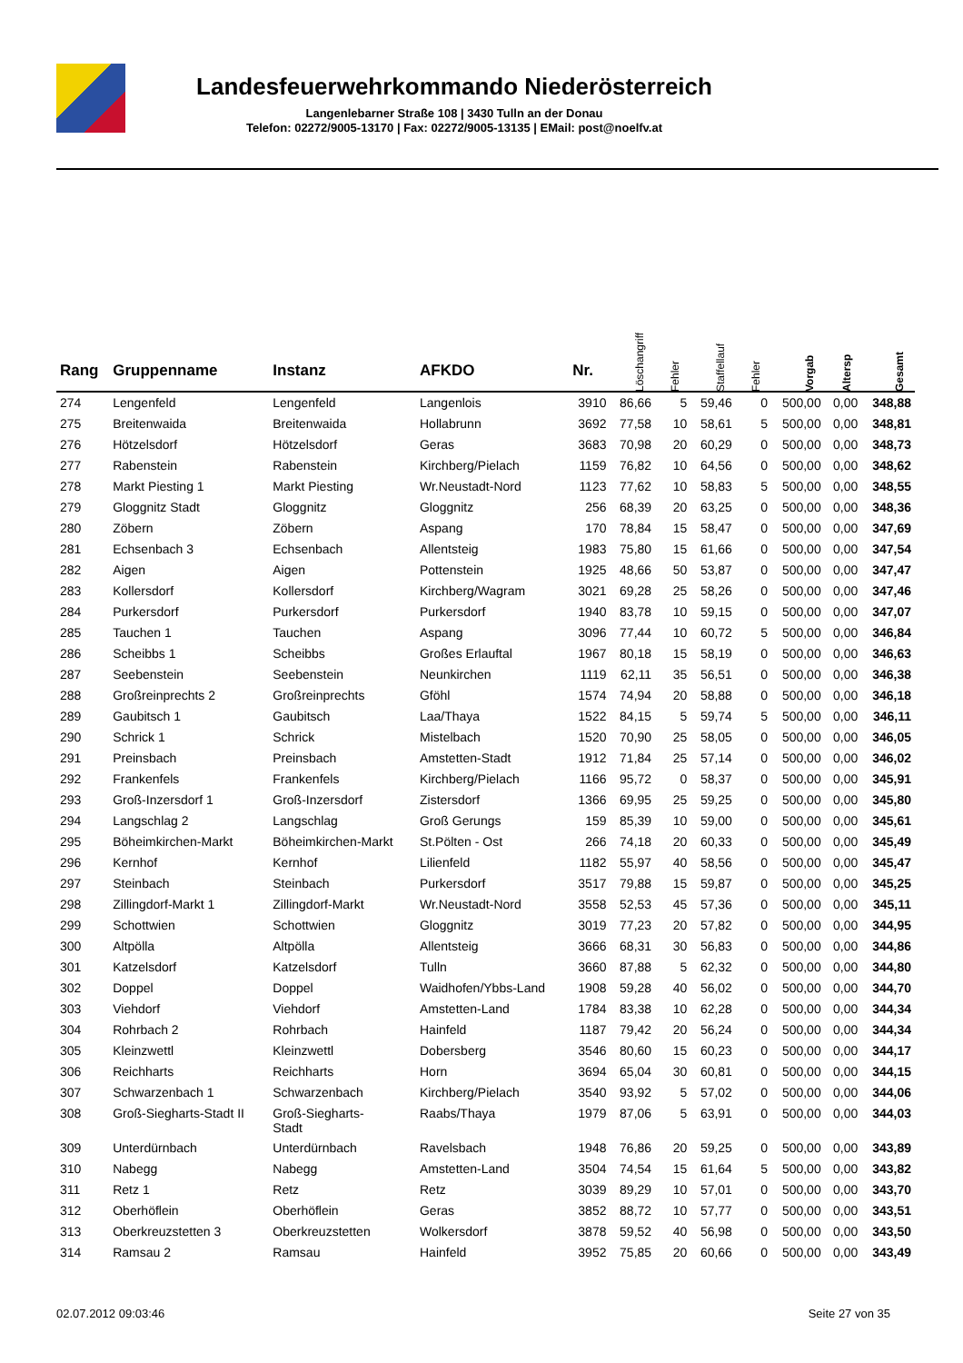Landesfeuerwehrkommando Niederösterreich
Langenlebarner Straße 108 | 3430 Tulln an der Donau
Telefon: 02272/9005-13170 | Fax: 02272/9005-13135 | EMail: post@noelfv.at
| Rang | Gruppenname | Instanz | AFKDO | Nr. | Löschangriff | Fehler | Staffellauf | Fehler | Vorgab | Altersp | Gesamt |
| --- | --- | --- | --- | --- | --- | --- | --- | --- | --- | --- | --- |
| 274 | Lengenfeld | Lengenfeld | Langenlois | 3910 | 86,66 | 5 | 59,46 | 0 | 500,00 | 0,00 | 348,88 |
| 275 | Breitenwaida | Breitenwaida | Hollabrunn | 3692 | 77,58 | 10 | 58,61 | 5 | 500,00 | 0,00 | 348,81 |
| 276 | Hötzelsdorf | Hötzelsdorf | Geras | 3683 | 70,98 | 20 | 60,29 | 0 | 500,00 | 0,00 | 348,73 |
| 277 | Rabenstein | Rabenstein | Kirchberg/Pielach | 1159 | 76,82 | 10 | 64,56 | 0 | 500,00 | 0,00 | 348,62 |
| 278 | Markt Piesting 1 | Markt Piesting | Wr.Neustadt-Nord | 1123 | 77,62 | 10 | 58,83 | 5 | 500,00 | 0,00 | 348,55 |
| 279 | Gloggnitz Stadt | Gloggnitz | Gloggnitz | 256 | 68,39 | 20 | 63,25 | 0 | 500,00 | 0,00 | 348,36 |
| 280 | Zöbern | Zöbern | Aspang | 170 | 78,84 | 15 | 58,47 | 0 | 500,00 | 0,00 | 347,69 |
| 281 | Echsenbach 3 | Echsenbach | Allentsteig | 1983 | 75,80 | 15 | 61,66 | 0 | 500,00 | 0,00 | 347,54 |
| 282 | Aigen | Aigen | Pottenstein | 1925 | 48,66 | 50 | 53,87 | 0 | 500,00 | 0,00 | 347,47 |
| 283 | Kollersdorf | Kollersdorf | Kirchberg/Wagram | 3021 | 69,28 | 25 | 58,26 | 0 | 500,00 | 0,00 | 347,46 |
| 284 | Purkersdorf | Purkersdorf | Purkersdorf | 1940 | 83,78 | 10 | 59,15 | 0 | 500,00 | 0,00 | 347,07 |
| 285 | Tauchen 1 | Tauchen | Aspang | 3096 | 77,44 | 10 | 60,72 | 5 | 500,00 | 0,00 | 346,84 |
| 286 | Scheibbs 1 | Scheibbs | Großes Erlauftal | 1967 | 80,18 | 15 | 58,19 | 0 | 500,00 | 0,00 | 346,63 |
| 287 | Seebenstein | Seebenstein | Neunkirchen | 1119 | 62,11 | 35 | 56,51 | 0 | 500,00 | 0,00 | 346,38 |
| 288 | Großreinprechts 2 | Großreinprechts | Gföhl | 1574 | 74,94 | 20 | 58,88 | 0 | 500,00 | 0,00 | 346,18 |
| 289 | Gaubitsch 1 | Gaubitsch | Laa/Thaya | 1522 | 84,15 | 5 | 59,74 | 5 | 500,00 | 0,00 | 346,11 |
| 290 | Schrick 1 | Schrick | Mistelbach | 1520 | 70,90 | 25 | 58,05 | 0 | 500,00 | 0,00 | 346,05 |
| 291 | Preinsbach | Preinsbach | Amstetten-Stadt | 1912 | 71,84 | 25 | 57,14 | 0 | 500,00 | 0,00 | 346,02 |
| 292 | Frankenfels | Frankenfels | Kirchberg/Pielach | 1166 | 95,72 | 0 | 58,37 | 0 | 500,00 | 0,00 | 345,91 |
| 293 | Groß-Inzersdorf 1 | Groß-Inzersdorf | Zistersdorf | 1366 | 69,95 | 25 | 59,25 | 0 | 500,00 | 0,00 | 345,80 |
| 294 | Langschlag 2 | Langschlag | Groß Gerungs | 159 | 85,39 | 10 | 59,00 | 0 | 500,00 | 0,00 | 345,61 |
| 295 | Böheimkirchen-Markt | Böheimkirchen-Markt | St.Pölten - Ost | 266 | 74,18 | 20 | 60,33 | 0 | 500,00 | 0,00 | 345,49 |
| 296 | Kernhof | Kernhof | Lilienfeld | 1182 | 55,97 | 40 | 58,56 | 0 | 500,00 | 0,00 | 345,47 |
| 297 | Steinbach | Steinbach | Purkersdorf | 3517 | 79,88 | 15 | 59,87 | 0 | 500,00 | 0,00 | 345,25 |
| 298 | Zillingdorf-Markt 1 | Zillingdorf-Markt | Wr.Neustadt-Nord | 3558 | 52,53 | 45 | 57,36 | 0 | 500,00 | 0,00 | 345,11 |
| 299 | Schottwien | Schottwien | Gloggnitz | 3019 | 77,23 | 20 | 57,82 | 0 | 500,00 | 0,00 | 344,95 |
| 300 | Altpölla | Altpölla | Allentsteig | 3666 | 68,31 | 30 | 56,83 | 0 | 500,00 | 0,00 | 344,86 |
| 301 | Katzelsdorf | Katzelsdorf | Tulln | 3660 | 87,88 | 5 | 62,32 | 0 | 500,00 | 0,00 | 344,80 |
| 302 | Doppel | Doppel | Waidhofen/Ybbs-Land | 1908 | 59,28 | 40 | 56,02 | 0 | 500,00 | 0,00 | 344,70 |
| 303 | Viehdorf | Viehdorf | Amstetten-Land | 1784 | 83,38 | 10 | 62,28 | 0 | 500,00 | 0,00 | 344,34 |
| 304 | Rohrbach 2 | Rohrbach | Hainfeld | 1187 | 79,42 | 20 | 56,24 | 0 | 500,00 | 0,00 | 344,34 |
| 305 | Kleinzwettl | Kleinzwettl | Dobersberg | 3546 | 80,60 | 15 | 60,23 | 0 | 500,00 | 0,00 | 344,17 |
| 306 | Reichharts | Reichharts | Horn | 3694 | 65,04 | 30 | 60,81 | 0 | 500,00 | 0,00 | 344,15 |
| 307 | Schwarzenbach 1 | Schwarzenbach | Kirchberg/Pielach | 3540 | 93,92 | 5 | 57,02 | 0 | 500,00 | 0,00 | 344,06 |
| 308 | Groß-Siegharts-Stadt II | Groß-Siegharts- Stadt | Raabs/Thaya | 1979 | 87,06 | 5 | 63,91 | 0 | 500,00 | 0,00 | 344,03 |
| 309 | Unterdürnbach | Unterdürnbach | Ravelsbach | 1948 | 76,86 | 20 | 59,25 | 0 | 500,00 | 0,00 | 343,89 |
| 310 | Nabegg | Nabegg | Amstetten-Land | 3504 | 74,54 | 15 | 61,64 | 5 | 500,00 | 0,00 | 343,82 |
| 311 | Retz 1 | Retz | Retz | 3039 | 89,29 | 10 | 57,01 | 0 | 500,00 | 0,00 | 343,70 |
| 312 | Oberhöflein | Oberhöflein | Geras | 3852 | 88,72 | 10 | 57,77 | 0 | 500,00 | 0,00 | 343,51 |
| 313 | Oberkreuzstetten 3 | Oberkreuzstetten | Wolkersdorf | 3878 | 59,52 | 40 | 56,98 | 0 | 500,00 | 0,00 | 343,50 |
| 314 | Ramsau 2 | Ramsau | Hainfeld | 3952 | 75,85 | 20 | 60,66 | 0 | 500,00 | 0,00 | 343,49 |
02.07.2012 09:03:46 Seite 27 von 35